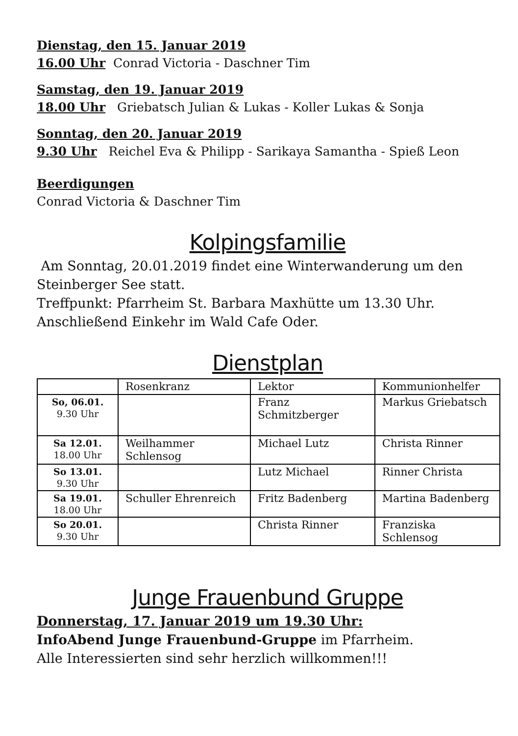Dienstag, den 15. Januar 2019
16.00 Uhr Conrad Victoria - Daschner Tim
Samstag, den 19. Januar 2019
18.00 Uhr Griebatsch Julian & Lukas - Koller Lukas & Sonja
Sonntag, den 20. Januar 2019
9.30 Uhr Reichel Eva & Philipp - Sarikaya Samantha - Spieß Leon
Beerdigungen
Conrad Victoria & Daschner Tim
Kolpingsfamilie
Am Sonntag, 20.01.2019 findet eine Winterwanderung um den Steinberger See statt.
Treffpunkt: Pfarrheim St. Barbara Maxhütte um 13.30 Uhr.
Anschließend Einkehr im Wald Cafe Oder.
Dienstplan
| | Rosenkranz | Lektor | Kommunionhelfer |
| So, 06.01. 9.30 Uhr | | Franz Schmitzberger | Markus Griebatsch |
| Sa 12.01. 18.00 Uhr | Weilhammer Schlensog | Michael Lutz | Christa Rinner |
| So 13.01. 9.30 Uhr | | Lutz Michael | Rinner Christa |
| Sa 19.01. 18.00 Uhr | Schuller Ehrenreich | Fritz Badenberg | Martina Badenberg |
| So 20.01. 9.30 Uhr | | Christa Rinner | Franziska Schlensog |
Junge Frauenbund Gruppe
Donnerstag, 17. Januar 2019 um 19.30 Uhr:
InfoAbend Junge Frauenbund-Gruppe im Pfarrheim.
Alle Interessierten sind sehr herzlich willkommen!!!